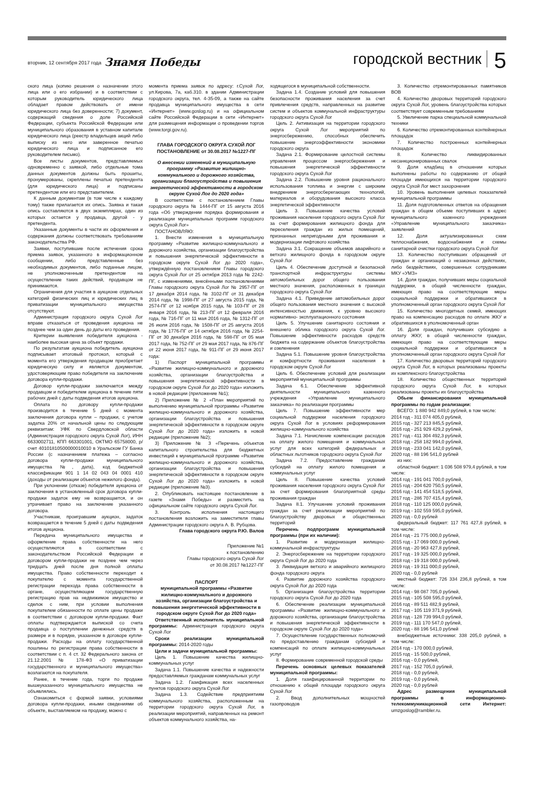вторник, 12 сентября 2017 года Знамя Победы городской вестник 5
ского лица (копию решения о назначении этого лица или о его избрании) и в соответствии с которым руководитель юридического лица обладает правом действовать от имени юридического лица без доверенности; 7) документ, содержащий сведения о доле Российской Федерации, субъекта Российской Федерации или муниципального образования в уставном капитале юридического лица (реестр владельцев акций либо выписку из него или заверенное печатью юридического лица и подписанное его руководителем письмо).
Все листы документов, представляемых одновременно с заявкой, либо отдельные тома данных документов должны быть прошиты, пронумерованы, скреплены печатью претендента (для юридического лица) и подписаны претендентом или его представителем.
К данным документам (в том числе к каждому тому) также прилагается их опись. Заявка и такая опись составляются в двух экземплярах, один из которых остается у продавца, другой - у претендента.
Указанные документы в части их оформления и содержания должны соответствовать требованиям законодательства РФ.
Заявки, поступившие после истечения срока приема заявок, указанного в информационном сообщении, либо представленные без необходимых документов, либо поданные лицом, не уполномоченным претендентом на осуществление таких действий, продавцом не принимаются.
Ограничения для участия в аукционе отдельных категорий физических лиц и юридических лиц в приватизации муниципального имущества отсутствуют.
Администрация городского округа Сухой Лог вправе отказаться от проведения аукциона не позднее чем за один день до даты его проведения.
Критерии выявления победителя аукциона - наиболее высокая цена за объект продажи.
По результатам аукциона победитель аукциона подписывает итоговый протокол, который с момента его утверждения продавцом приобретает юридическую силу и является документом, удостоверяющим право победителя на заключение договора купли-продажи.
Договор купли-продажи заключается между продавцом и победителем аукциона в течение пяти рабочих дней с даты подведения итогов аукциона.
Оплата по договору купли-продажи производится в течение 5 дней с момента заключения договора купли – продажи, с учетом задатка 20% от начальной цены по следующим реквизитам: УФК по Свердловской области (Администрация городского округа Сухой Лог), ИНН 6633002711, КПП 663301001, ОКТМО 65758000, р/счет 40101810500000010010 в Уральском ГУ Банка России (с назначением платежа – согласно договора купли-продажи муниципального имущества №, дата), код бюджетной классификации 901 1 14 02 043 04 0001 410 (доходы от реализации объектов нежилого фонда).
При уклонении (отказе) победителя аукциона от заключения в установленный срок договора купли-продажи задаток ему не возвращается, и он утрачивает право на заключение указанного договора.
Участникам, проигравшим аукцион, задаток возвращается в течение 5 дней с даты подведения итогов аукциона.
Передача муниципального имущества и оформление права собственности на него осуществляются в соответствии с законодательством Российской Федерации и договором купли-продажи не позднее чем через тридцать дней после дня полной оплаты имущества. Право собственности переходит к покупателю с момента государственной регистрации перехода права собственности в органе, осуществляющем государственную регистрацию прав на недвижимое имущество и сделок с ним, при условии выполнения покупателем обязанности по оплате цены продажи в соответствии с договором купли-продажи. Факт оплаты подтверждается выпиской со счета продавца о поступлении денежных средств в размере и в порядке, указанном в договоре купли-продажи. Расходы на оплату государственной пошлины по регистрации права собственности в соответствии с п. 4 ст. 32 Федерального закона от 21.12.2001 № 178-ФЗ «О приватизации государственного и муниципального имущества» возлагаются на покупателя.
Ранее, в течение года, торги по продаже вышеуказанного муниципального имущества не объявлялись.
Ознакомиться с формой заявки, условиями договора купли-продажи, иными сведениями об объекте, выставляемом на продажу, можно с
момента приема заявок по адресу: г.Сухой Лог, ул.Кирова, 7а, каб.310. в здании Администрации городского округа, тел. 4-35-09, а также на сайте продавца муниципального имущества в сети «Интернет» (www.goslog.ru) и на официальном сайте Российской Федерации в сети «Интернет» для размещения информации о проведении торгов (www.torgi.gov.ru).
ГЛАВА ГОРОДСКОГО ОКРУГА СУХОЙ ЛОГ
ПОСТАНОВЛЕНИЕ от 30.08.2017 №1227-ПГ
О внесении изменений в муниципальную программу «Развитие жилищно-коммунального и дорожного хозяйства, организации благоустройства и повышения энергетической эффективности в городском округе Сухой Лог до 2020 года»
В соответствии с постановлением Главы городского округа № 1444-ПГ от 15 августа 2016 года «Об утверждении порядка формирования и реализации муниципальных программ городского округа Сухой Лог»
ПОСТАНОВЛЯЮ:
1. Внести изменения в муниципальную программу «Развитие жилищно-коммунального и дорожного хозяйства, организации благоустройства и повышения энергетической эффективности в городском округе Сухой Лог до 2020 года», утверждённую постановлением Главы городского округа Сухой Лог от 25 октября 2013 года № 2242-ПГ, с изменениями, внесёнными постановлениями Главы городского округа Сухой Лог № 2957-ПГ от 17 декабря 2014 года, № 3102-ПГ от 31 декабря 2014 года, № 1998-ПГ от 27 августа 2015 года, № 2574-ПГ от 12 ноября 2015 года, № 103-ПГ от 28 января 2016 года, № 213-ПГ от 12 февраля 2016 года, № 716-ПГ от 11 мая 2016 года, № 1312-ПГ от 26 июля 2016 года, № 1508-ПГ от 25 августа 2016 года, № 1776-ПГ от 14 октября 2016 года, № 2254-ПГ от 30 декабря 2016 года, № 598-ПГ от 05 мая 2017 года, № 752-ПГ от 29 мая 2017 года, № 876-ПГ от 22 июня 2017 года, № 911-ПГ от 29 июня 2017 года:
1) Паспорт муниципальной программы «Развитие жилищно-коммунального и дорожного хозяйства, организации благоустройства и повышения энергетической эффективности в городском округе Сухой Лог до 2020 года» изложить в новой редакции (приложение №1);
2) Приложение № 2 «План мероприятий по выполнению муниципальной программы «Развитие жилищно-коммунального и дорожного хозяйства, организации благоустройства и повышения энергетической эффективности в городском округе Сухой Лог до 2020 года» изложить в новой редакции (приложение №2);
3) Приложение № 3 «Перечень объектов капитального строительства для бюджетных инвестиций к муниципальной программе «Развитие жилищно-коммунального и дорожного хозяйства, организации благоустройства и повышения энергетической эффективности в городском округе Сухой Лог до 2020 года» изложить в новой редакции (приложение №3).
2. Опубликовать настоящее постановление в газете «Знамя Победы» и разместить на официальном сайте городского округа Сухой Лог.
3. Контроль исполнения настоящего постановления возложить на заместителя главы Администрации городского округа А. В. Рубцова.
Глава городского округа Р.Ю. Валов
Приложение №1
к постановлению
Главы городского округа Сухой Лог
от 30.08.2017 №1227-ПГ
ПАСПОРТ
муниципальной программы «Развитие жилищно-коммунального и дорожного хозяйства, организации благоустройства и повышения энергетической эффективности в городском округе Сухой Лог до 2020 года»
Ответственный исполнитель муниципальной программы: Администрация городского округа Сухой Лог
Сроки реализации муниципальной программы: 2014-2020 годы
Цели и задачи муниципальной программы:
Цель 1. Повышение качества жилищно-коммунальных услуг
Задача 1.1. Повышение качества и надежности предоставляемых гражданам коммунальных услуг
Задача 1.2. Газификация всех населенных пунктов городского округа Сухой Лог
Задача 1.3. Содействие предприятиям коммунального хозяйства, расположенным на территории городского округа Сухой Лог, в реализации мероприятий, направленных на ремонт объектов коммунального хозяйства, на-
ходящегося в муниципальной собственности.
Задача 1.4. Создание условий для повышения безопасности проживания населения за счет привлечения средств, направленных на развитие систем и объектов коммунальной инфраструктуры городского округа Сухой Лог
Цель 2. Активизация на территории городского округа Сухой Лог мероприятий по энергосбережению, способных обеспечить повышение энергоэффективности экономики городского округа
Задача 2.1. Формирование целостной системы управления процессом энергосбережения и повышения энергетической эффективности городского округа Сухой Лог
Задача 2.2. Повышение уровня рационального использования топлива и энергии с широким внедрением энергосберегающих технологий, материалов и оборудования высокого класса энергетической эффективности
Цель 3. Повышение качества условий проживания населения городского округа Сухой Лог за счет формирования жилищного фонда для переселения граждан из жилых помещений, признанных непригодными для проживания и модернизации лифтового хозяйства
Задача 3.1. Сокращение объемов аварийного и ветхого жилищного фонда в городском округе Сухой Лог
Цель 4. Обеспечение доступной и безопасной транспортной инфраструктуры системы автомобильных дорог общего пользования местного значения, расположенных в границах городского округа Сухой Лог
Задача 4.1. Приведение автомобильных дорог общего пользования местного значения с высокой интенсивностью движения, к уровню высокого нормативно- эксплуатационного состояния
Цель 5. Улучшение санитарного состояния и внешнего облика городского округа Сухой Лог. Повышение эффективности расходов средств бюджета на содержание объектов благоустройства и озеленения
Задача 5.1. Повышение уровня благоустройства и комфортности проживания населения в городском округе Сухой Лог
Цель 6. Обеспечение условий для реализации мероприятий муниципальной программы
Задача 6.1. Обеспечение эффективной деятельности муниципального казенного учреждения «Управление муниципального заказчика» по реализации программы
Цель 7. Повышение эффективности мер социальной поддержки населения городского округа Сухой Лог в условиях реформирования жилищно-коммунального хозяйства
Задача 7.1. Начисление компенсации расходов на оплату жилого помещения и коммунальных услуг для всех категорий федеральных и областных льготников городского округа Сухой Лог
Задача 7.2. Предоставление гражданам субсидий на оплату жилого помещения и коммунальных услуг
Цель 8. Повышение качества условий проживания населения городского округа Сухой Лог за счет формирования благоприятной среды проживания граждан
Задача 8.1. Улучшение условий проживания граждан за счет реализации мероприятий по благоустройству дворовых и общественных территорий
Перечень подпрограмм муниципальной программы (при их наличии):
1. Развитие и модернизация жилищно-коммунальной инфраструктуры
2. Энергосбережение на территории городского округа Сухой Лог до 2020 года
3. Ликвидация ветхого и аварийного жилищного фонда городского округа
4. Развитие дорожного хозяйства городского округа Сухой Лог до 2020 года
5. Организация благоустройства территории городского округа Сухой Лог до 2020 года
6. Обеспечение реализации муниципальной программы «Развитие жилищно-коммунального и дорожного хозяйства, организации благоустройства и повышения энергетической эффективности в городском округе Сухой Лог до 2020 года»
7. Осуществление государственных полномочий по предоставлению гражданам субсидий и компенсаций по оплате жилищно-коммунальных услуг
8. Формирование современной городской среды
Перечень основных целевых показателей муниципальной программы:
1. Доля газифицированной территории по отношению к общей площади городского округа Сухой Лог
2. Ввод дополнительных мощностей газопроводов
3. Количество отремонтированных памятников ВОВ
4. Количество дворовых территорий городского округа Сухой Лог, уровень благоустройства которых соответствует современным требованиям
5. Увеличение парка специальной коммунальной техники
6. Количество отремонтированных контейнерных площадок
7. Количество построенных контейнерных площадок
8. Количество ликвидированных несанкционированных свалок
9. Доля кладбищ в отношении которых выполнены работы по содержанию от общей площади имеющихся на территории городского округа Сухой Лог мест захоронения
10. Уровень выполнения целевых показателей муниципальной программы
11. Доля подготовленных ответов на обращения граждан в общем объеме поступивших в адрес муниципального казенного учреждения «Управление муниципального заказчика» заявлений
12. Доля актуализированных схем теплоснабжения, водоснабжения и схемы санитарной очистки городского округа Сухой Лог
13. Количество поступивших обращений от граждан и организаций о незаконных действиях, либо бездействиях, совершенных сотрудниками МКУ «УМЗ»
14. Доля граждан, получивших меры социальной поддержки, в общей численности граждан, имеющих право на соответствующие меры социальной поддержки и обратившихся в уполномоченный орган городского округа Сухой Лог
15. Количество многодетных семей, имеющих право на компенсацию расходов по оплате ЖКУ и обратившихся в уполномоченный орган
16. Доля граждан, получивших субсидию а оплату ЖКУ, в общей численности граждан, имеющих право на соответствующие меры социальной поддержки и обратившихся в уполномоченный орган городского округа Сухой Лог
17. Количество дворовых территорий городского округа Сухой Лог, в которых реализованы проекты их комплексного благоустройства
18. Количество общественных территорий городского округа Сухой Лог, в которых реализованы проекты их благоустройства
Обьем финансирования муниципальной программы по годам реализации:
ВСЕГО: 1 880 942 849,0 рублей, в том числе:
2014 год - 311 074 405,0 рублей,
2015 год - 327 213 845,5 рублей,
2016 год - 251 929 429,2 рублей,
2017 год - 411 304 492,3 рублей,
2018 год - 258 182 994,0 рублей,
2019 год - 233 041 142,0 рублей,
2020 год - 88 196 541,0 рублей
из них:
областной бюджет: 1 036 508 979,4 рублей, в том числе:
2014 год - 191 041 700,0 рублей,
2015 год - 204 620 750,5 рублей,
2016 год - 141 454 518,5 рублей,
2017 год - 286 707 415,4 рублей,
2018 год - 110 125 000,0 рублей,
2019 год - 102 559 595,0 рублей,
2020 год - 0,0 рублей
федеральный бюджет: 117 761 427,8 рублей, в том числе:
2014 год - 21 775 000,0 рублей,
2015 год - 17 069 000,0 рублей,
2016 год - 20 963 427,8 рублей,
2017 год - 19 325 000,0 рублей,
2018 год - 19 318 000,0 рублей,
2019 год - 19 311 000,0 рублей,
2020 год - 0,0 рублей
местный бюджет: 726 334 236,8 рублей, в том числе:
2014 год - 98 087 705,0 рублей,
2015 год - 105 508 595,0 рублей,
2016 год - 89 511 482,9 рублей,
2017 год - 105 119 371,9 рублей,
2018 год - 128 739 994,0 рублей,
2019 год - 111 170 547,0 рублей,
2020 год - 88 196 541,0 рублей
внебюджетные источники: 338 205,0 рублей, в том числе:
2014 год - 170 000,0 рублей,
2015 год - 15 500,0 рублей,
2016 год - 0,0 рублей,
2017 год - 152 705,0 рублей,
2018 год - 0,0 рублей,
2019 год - 0,0 рублей,
2020 год - 0,0 рублей
Адрес размещения муниципальной программы в информационно-телекоммуникационной сети Интернет: umzgoslog@rambler.ru.